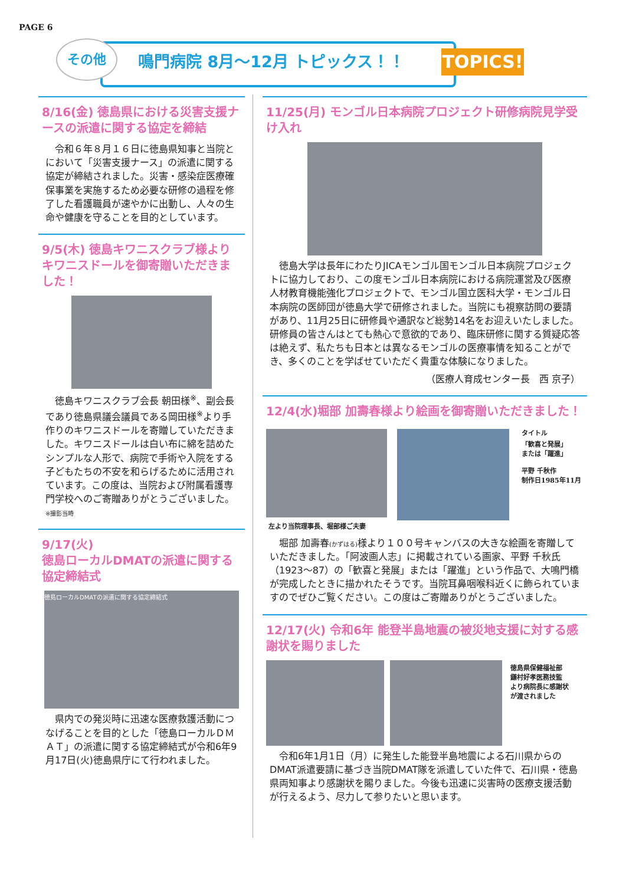PAGE 6
その他 鳴門病院 8月～12月 トピックス！！
TOPICS!
8/16(金) 徳島県における災害支援ナースの派遣に関する協定を締結
　令和６年８月１６日に徳島県知事と当院とにおいて「災害支援ナース」の派遣に関する協定が締結されました。災害・感染症医療確保事業を実施するため必要な研修の過程を修了した看護職員が速やかに出動し、人々の生命や健康を守ることを目的としています。
9/5(木) 徳島キワニスクラブ様よりキワニスドールを御寄贈いただきました！
　徳島キワニスクラブ会長 朝田様<sup>※</sup>、副会長であり徳島県議会議員である岡田様<sup>※</sup>より手作りのキワニスドールを寄贈していただきました。キワニスドールは白い布に綿を詰めたシンプルな人形で、病院で手術や入院をする子どもたちの不安を和らげるために活用されています。この度は、当院および附属看護専門学校へのご寄贈ありがとうございました。 ※撮影当時
9/17(火)
徳島ローカルDMATの派遣に関する協定締結式
徳島ローカルDMATの派遣に関する協定締結式
　県内での発災時に迅速な医療救護活動につなげることを目的とした「徳島ローカルＤＭＡＴ」の派遣に関する協定締結式が令和6年9月17日(火)徳島県庁にて行われました。
11/25(月) モンゴル日本病院プロジェクト研修病院見学受け入れ
　徳島大学は長年にわたりJICAモンゴル国モンゴル日本病院プロジェクトに協力しており、この度モンゴル日本病院における病院運営及び医療人材教育機能強化プロジェクトで、モンゴル国立医科大学・モンゴル日本病院の医師団が徳島大学で研修されました。当院にも視察訪問の要請があり、11月25日に研修員や通訳など総勢14名をお迎えいたしました。研修員の皆さんはとても熱心で意欲的であり、臨床研修に関する質疑応答は絶えず、私たちも日本とは異なるモンゴルの医療事情を知ることができ、多くのことを学ばせていただく貴重な体験になりました。
（医療人育成センター長　西 京子）
12/4(水)堀部 加壽春様より絵画を御寄贈いただきました！
左より当院理事長、堀部様ご夫妻 タイトル
「歓喜と発展」
または「躍進」
平野 千秋作
制作日1985年11月
　堀部 加壽春(かずはる) 様より１００号キャンバスの大きな絵画を寄贈していただきました。「阿波画人志」に掲載されている画家、平野 千秋氏（1923～87）の「歓喜と発展」または「躍進」という作品で、大鳴門橋が完成したときに描かれたそうです。当院耳鼻咽喉科近くに飾られていますのでぜひご覧ください。この度はご寄贈ありがとうございました。
12/17(火) 令和6年 能登半島地震の被災地支援に対する感謝状を賜りました
徳島県保健福祉部
鎌村好孝医務技監
より病院長に感謝状
が渡されました
　令和6年1月1日（月）に発生した能登半島地震による石川県からのDMAT派遣要請に基づき当院DMAT隊を派遣していた件で、石川県・徳島県両知事より感謝状を賜りました。今後も迅速に災害時の医療支援活動が行えるよう、尽力して参りたいと思います。